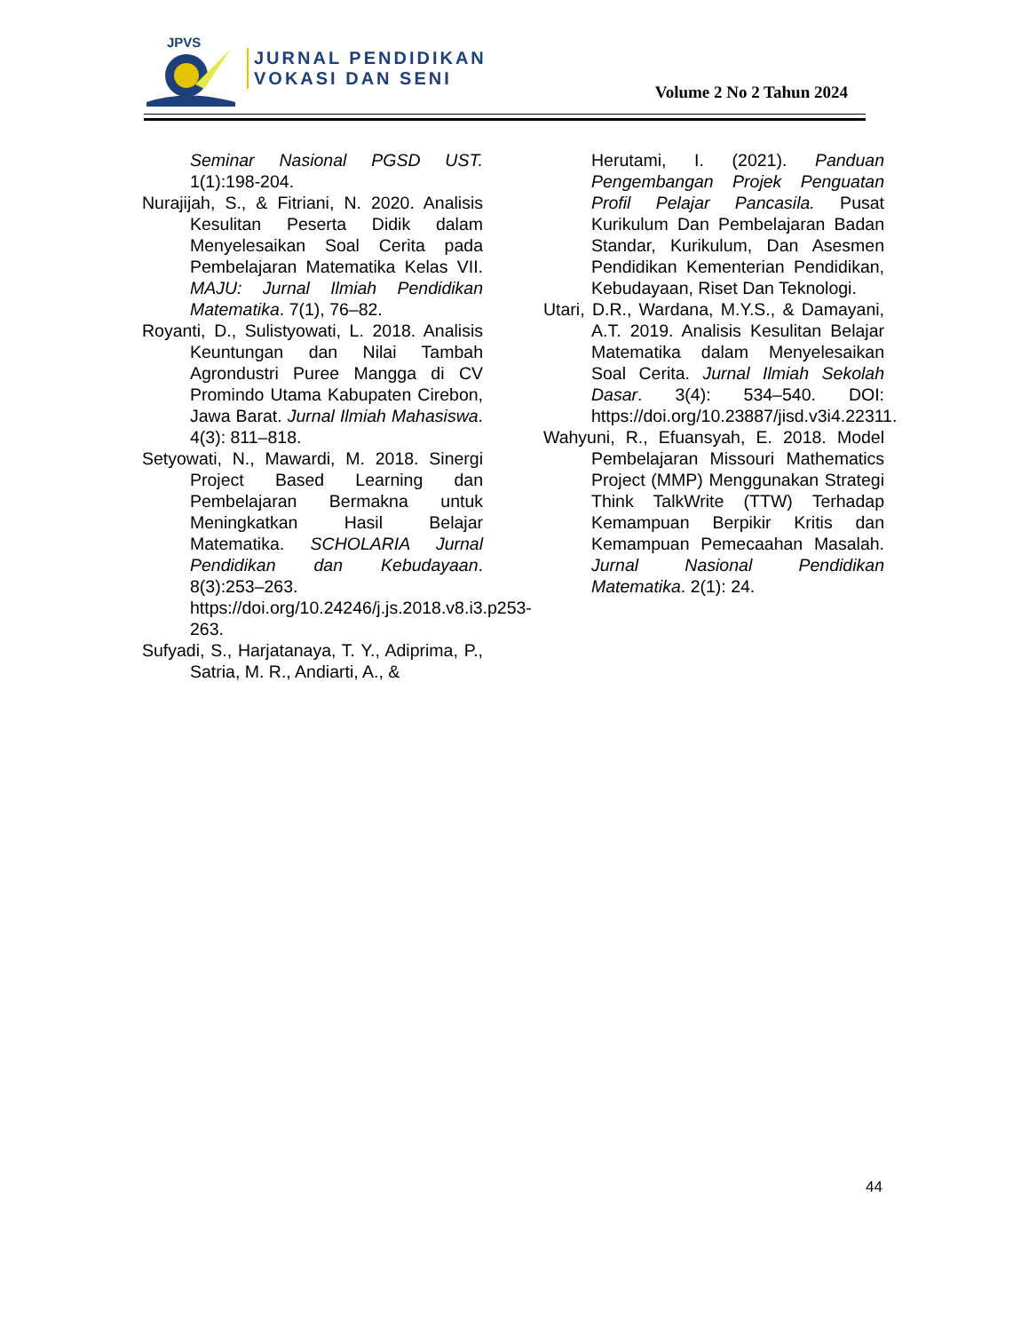JPVS
JURNAL PENDIDIKAN
VOKASI DAN SENI
Volume 2 No 2 Tahun 2024
Seminar Nasional PGSD UST. 1(1):198-204.
Nurajijah, S., & Fitriani, N. 2020. Analisis Kesulitan Peserta Didik dalam Menyelesaikan Soal Cerita pada Pembelajaran Matematika Kelas VII. MAJU: Jurnal Ilmiah Pendidikan Matematika. 7(1), 76–82.
Royanti, D., Sulistyowati, L. 2018. Analisis Keuntungan dan Nilai Tambah Agrondustri Puree Mangga di CV Promindo Utama Kabupaten Cirebon, Jawa Barat. Jurnal Ilmiah Mahasiswa. 4(3): 811–818.
Setyowati, N., Mawardi, M. 2018. Sinergi Project Based Learning dan Pembelajaran Bermakna untuk Meningkatkan Hasil Belajar Matematika. SCHOLARIA Jurnal Pendidikan dan Kebudayaan. 8(3):253–263. https://doi.org/10.24246/j.js.2018.v8.i3.p253-263.
Sufyadi, S., Harjatanaya, T. Y., Adiprima, P., Satria, M. R., Andiarti, A., &
Herutami, I. (2021). Panduan Pengembangan Projek Penguatan Profil Pelajar Pancasila. Pusat Kurikulum Dan Pembelajaran Badan Standar, Kurikulum, Dan Asesmen Pendidikan Kementerian Pendidikan, Kebudayaan, Riset Dan Teknologi.
Utari, D.R., Wardana, M.Y.S., & Damayani, A.T. 2019. Analisis Kesulitan Belajar Matematika dalam Menyelesaikan Soal Cerita. Jurnal Ilmiah Sekolah Dasar. 3(4): 534–540. DOI: https://doi.org/10.23887/jisd.v3i4.22311.
Wahyuni, R., Efuansyah, E. 2018. Model Pembelajaran Missouri Mathematics Project (MMP) Menggunakan Strategi Think TalkWrite (TTW) Terhadap Kemampuan Berpikir Kritis dan Kemampuan Pemecaahan Masalah. Jurnal Nasional Pendidikan Matematika. 2(1): 24.
44